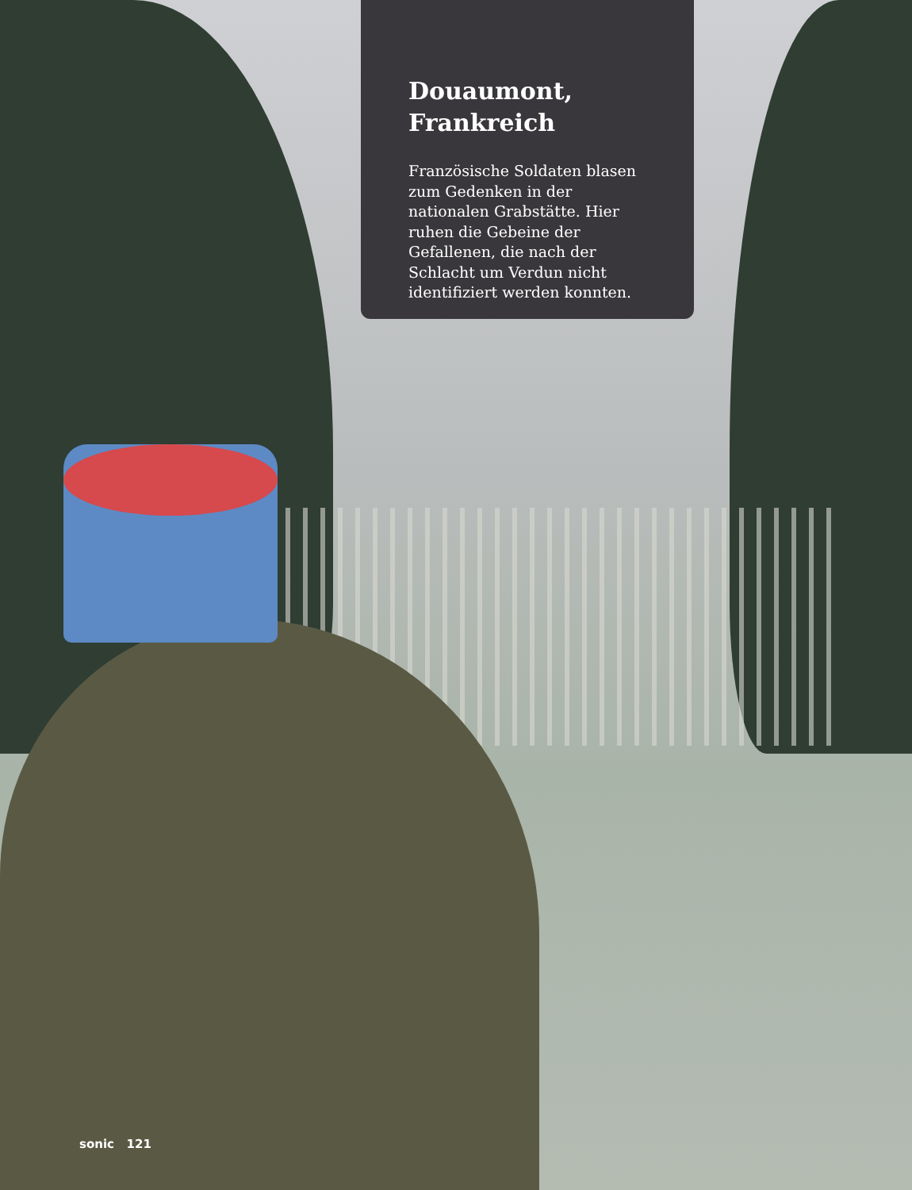Douaumont,
Frankreich
Französische Soldaten blasen zum Gedenken in der nationalen Grabstätte. Hier ruhen die Gebeine der Gefallenen, die nach der Schlacht um Verdun nicht identifiziert werden konnten.
sonic 121